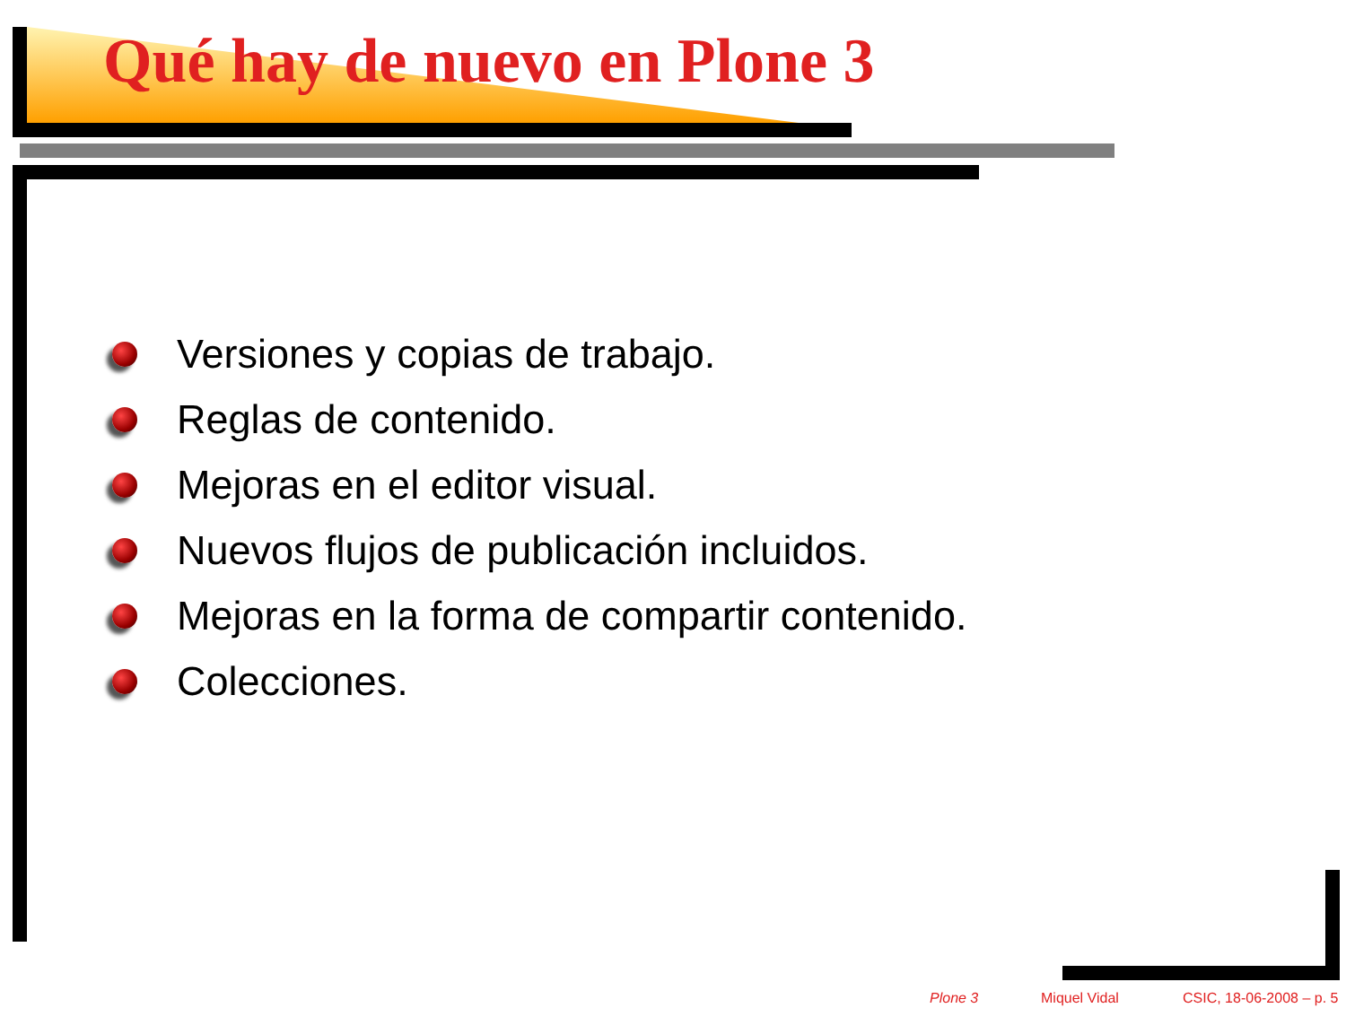Qué hay de nuevo en Plone 3
Versiones y copias de trabajo.
Reglas de contenido.
Mejoras en el editor visual.
Nuevos flujos de publicación incluidos.
Mejoras en la forma de compartir contenido.
Colecciones.
Plone 3 Miquel Vidal CSIC, 18-06-2008 – p. 5